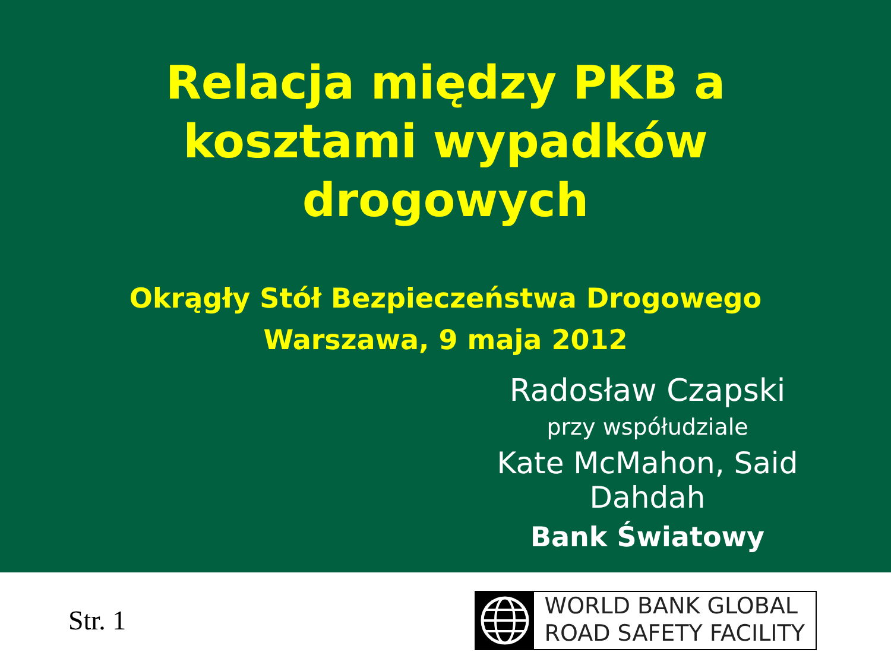Relacja między PKB a
kosztami wypadków
drogowych
Okrągły Stół Bezpieczeństwa Drogowego
Warszawa, 9 maja 2012
Radosław Czapski
przy współudziale
Kate McMahon, Said Dahdah
Bank Światowy
Str. 1
WORLD BANK GLOBAL
ROAD SAFETY FACILITY